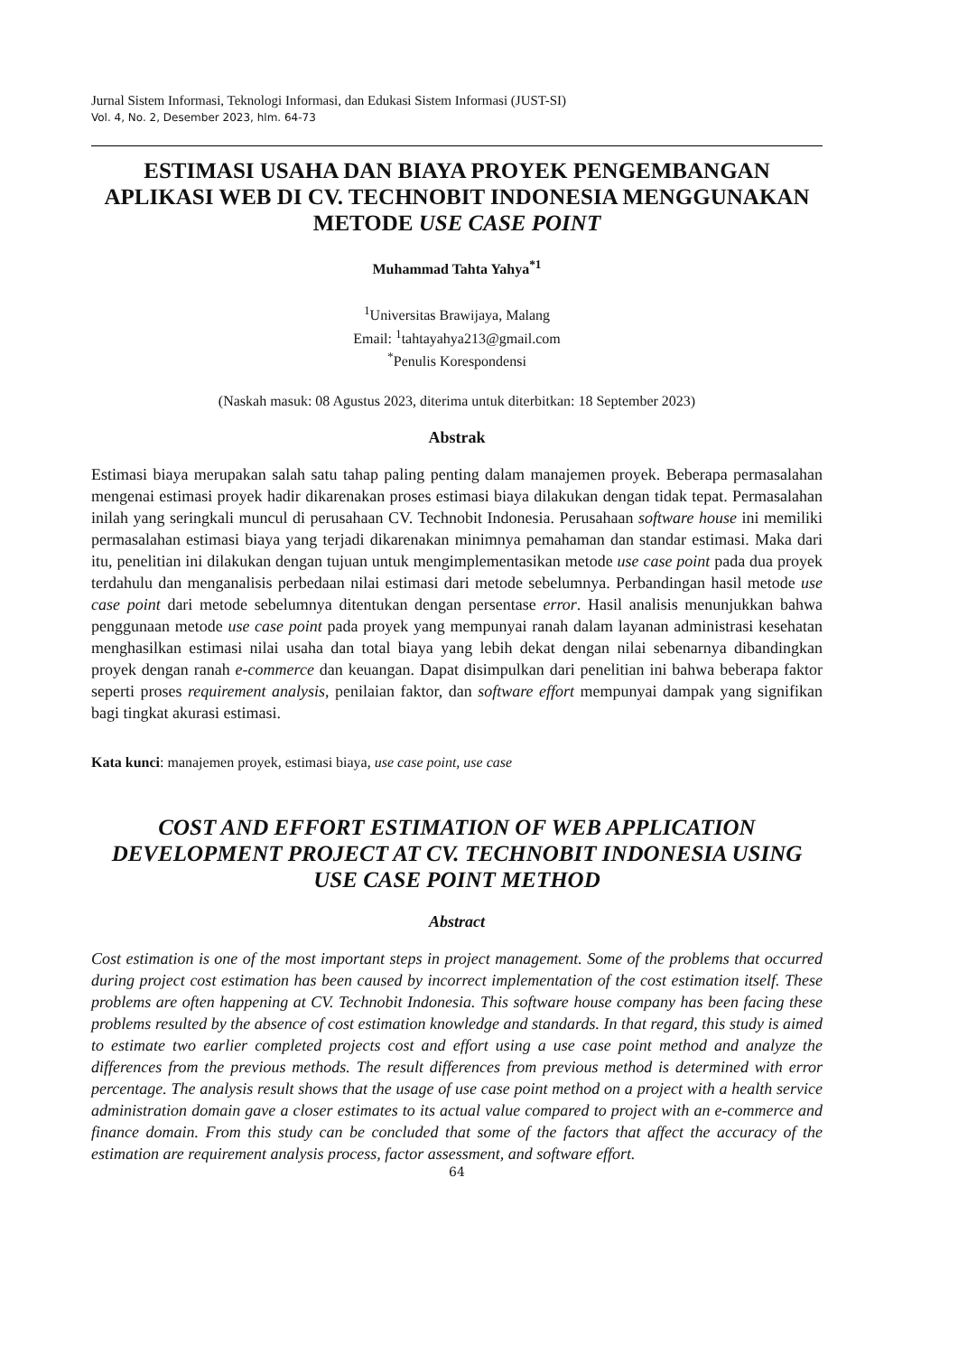Jurnal Sistem Informasi, Teknologi Informasi, dan Edukasi Sistem Informasi (JUST-SI)
Vol. 4, No. 2, Desember 2023, hlm. 64-73
ESTIMASI USAHA DAN BIAYA PROYEK PENGEMBANGAN APLIKASI WEB DI CV. TECHNOBIT INDONESIA MENGGUNAKAN METODE USE CASE POINT
Muhammad Tahta Yahya<sup>*1</sup>
<sup>1</sup> Universitas Brawijaya, Malang
Email: <sup>1</sup>tahtayahya213@gmail.com
<sup>*</sup> Penulis Korespondensi
(Naskah masuk: 08 Agustus 2023, diterima untuk diterbitkan: 18 September 2023)
Abstrak
Estimasi biaya merupakan salah satu tahap paling penting dalam manajemen proyek. Beberapa permasalahan mengenai estimasi proyek hadir dikarenakan proses estimasi biaya dilakukan dengan tidak tepat. Permasalahan inilah yang seringkali muncul di perusahaan CV. Technobit Indonesia. Perusahaan software house ini memiliki permasalahan estimasi biaya yang terjadi dikarenakan minimnya pemahaman dan standar estimasi. Maka dari itu, penelitian ini dilakukan dengan tujuan untuk mengimplementasikan metode use case point pada dua proyek terdahulu dan menganalisis perbedaan nilai estimasi dari metode sebelumnya. Perbandingan hasil metode use case point dari metode sebelumnya ditentukan dengan persentase error. Hasil analisis menunjukkan bahwa penggunaan metode use case point pada proyek yang mempunyai ranah dalam layanan administrasi kesehatan menghasilkan estimasi nilai usaha dan total biaya yang lebih dekat dengan nilai sebenarnya dibandingkan proyek dengan ranah e-commerce dan keuangan. Dapat disimpulkan dari penelitian ini bahwa beberapa faktor seperti proses requirement analysis, penilaian faktor, dan software effort mempunyai dampak yang signifikan bagi tingkat akurasi estimasi.
Kata kunci: manajemen proyek, estimasi biaya, use case point, use case
COST AND EFFORT ESTIMATION OF WEB APPLICATION DEVELOPMENT PROJECT AT CV. TECHNOBIT INDONESIA USING USE CASE POINT METHOD
Abstract
Cost estimation is one of the most important steps in project management. Some of the problems that occurred during project cost estimation has been caused by incorrect implementation of the cost estimation itself. These problems are often happening at CV. Technobit Indonesia. This software house company has been facing these problems resulted by the absence of cost estimation knowledge and standards. In that regard, this study is aimed to estimate two earlier completed projects cost and effort using a use case point method and analyze the differences from the previous methods. The result differences from previous method is determined with error percentage. The analysis result shows that the usage of use case point method on a project with a health service administration domain gave a closer estimates to its actual value compared to project with an e-commerce and finance domain. From this study can be concluded that some of the factors that affect the accuracy of the estimation are requirement analysis process, factor assessment, and software effort.
64